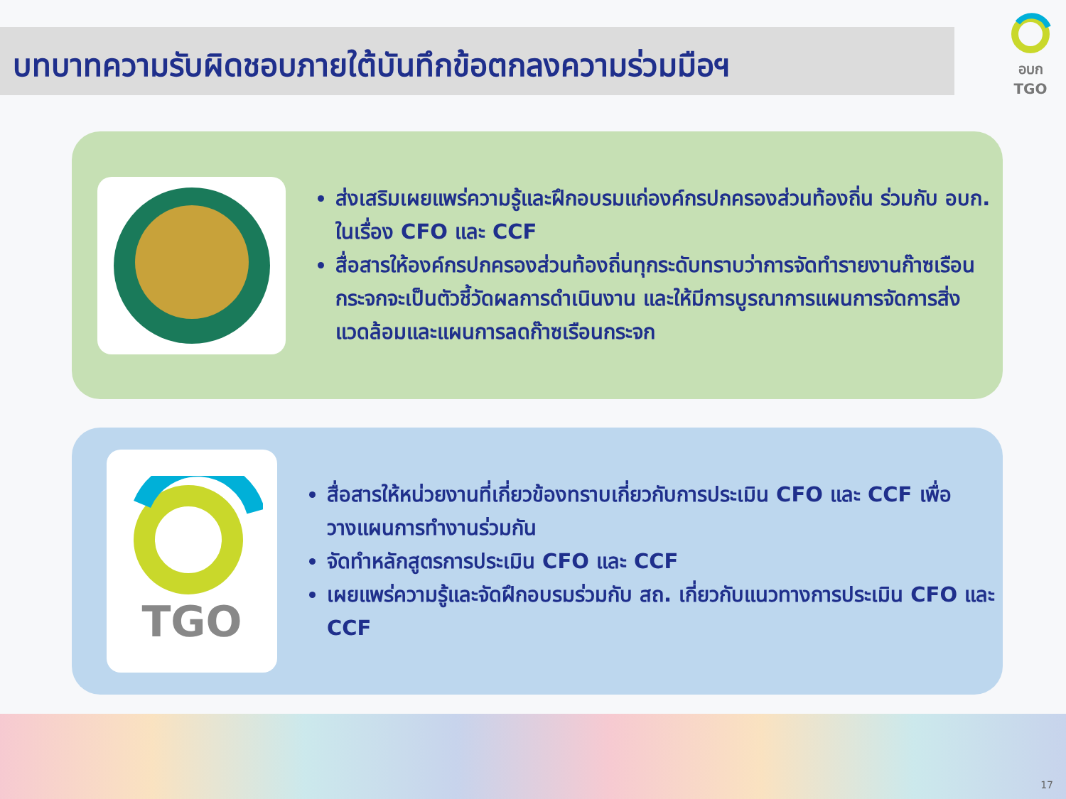บทบาทความรับผิดชอบภายใต้บันทึกข้อตกลงความร่วมมือฯ
อบก TGO
ส่งเสริมเผยแพร่ความรู้และฝึกอบรมแก่องค์กรปกครองส่วนท้องถิ่น ร่วมกับ อบก. ในเรื่อง CFO และ CCF
สื่อสารให้องค์กรปกครองส่วนท้องถิ่นทุกระดับทราบว่าการจัดทำรายงานก๊าซเรือนกระจกจะเป็นตัวชี้วัดผลการดำเนินงาน และให้มีการบูรณาการแผนการจัดการสิ่งแวดล้อมและแผนการลดก๊าซเรือนกระจก
TGO
สื่อสารให้หน่วยงานที่เกี่ยวข้องทราบเกี่ยวกับการประเมิน CFO และ CCF เพื่อวางแผนการทำงานร่วมกัน
จัดทำหลักสูตรการประเมิน CFO และ CCF
เผยแพร่ความรู้และจัดฝึกอบรมร่วมกับ สถ. เกี่ยวกับแนวทางการประเมิน CFO และ CCF
17